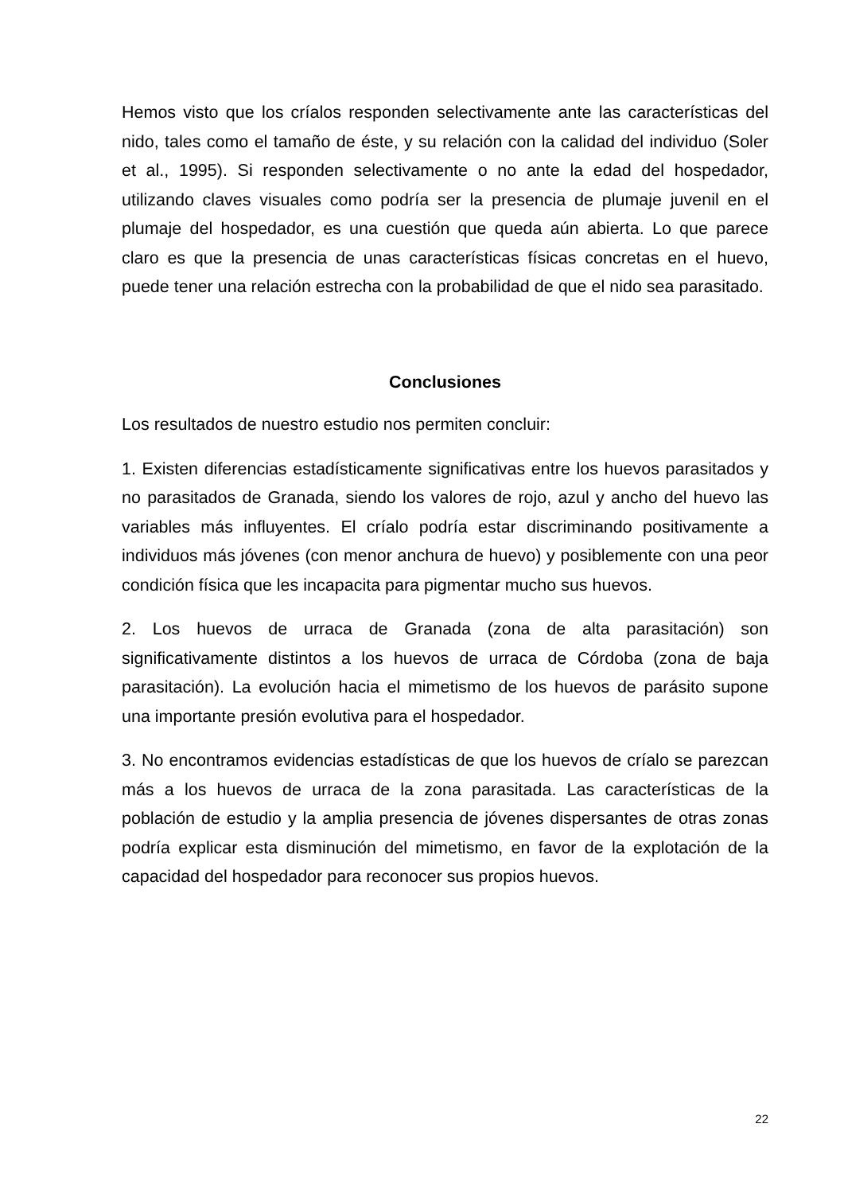Hemos visto que los críalos responden selectivamente ante las características del nido, tales como el tamaño de éste, y su relación con la calidad del individuo (Soler et al., 1995). Si responden selectivamente o no ante la edad del hospedador, utilizando claves visuales como podría ser la presencia de plumaje juvenil en el plumaje del hospedador, es una cuestión que queda aún abierta. Lo que parece claro es que la presencia de unas características físicas concretas en el huevo, puede tener una relación estrecha con la probabilidad de que el nido sea parasitado.
Conclusiones
Los resultados de nuestro estudio nos permiten concluir:
1. Existen diferencias estadísticamente significativas entre los huevos parasitados y no parasitados de Granada, siendo los valores de rojo, azul y ancho del huevo las variables más influyentes. El críalo podría estar discriminando positivamente a individuos más jóvenes (con menor anchura de huevo) y posiblemente con una peor condición física que les incapacita para pigmentar mucho sus huevos.
2. Los huevos de urraca de Granada (zona de alta parasitación) son significativamente distintos a los huevos de urraca de Córdoba (zona de baja parasitación). La evolución hacia el mimetismo de los huevos de parásito supone una importante presión evolutiva para el hospedador.
3. No encontramos evidencias estadísticas de que los huevos de críalo se parezcan más a los huevos de urraca de la zona parasitada. Las características de la población de estudio y la amplia presencia de jóvenes dispersantes de otras zonas podría explicar esta disminución del mimetismo, en favor de la explotación de la capacidad del hospedador para reconocer sus propios huevos.
22